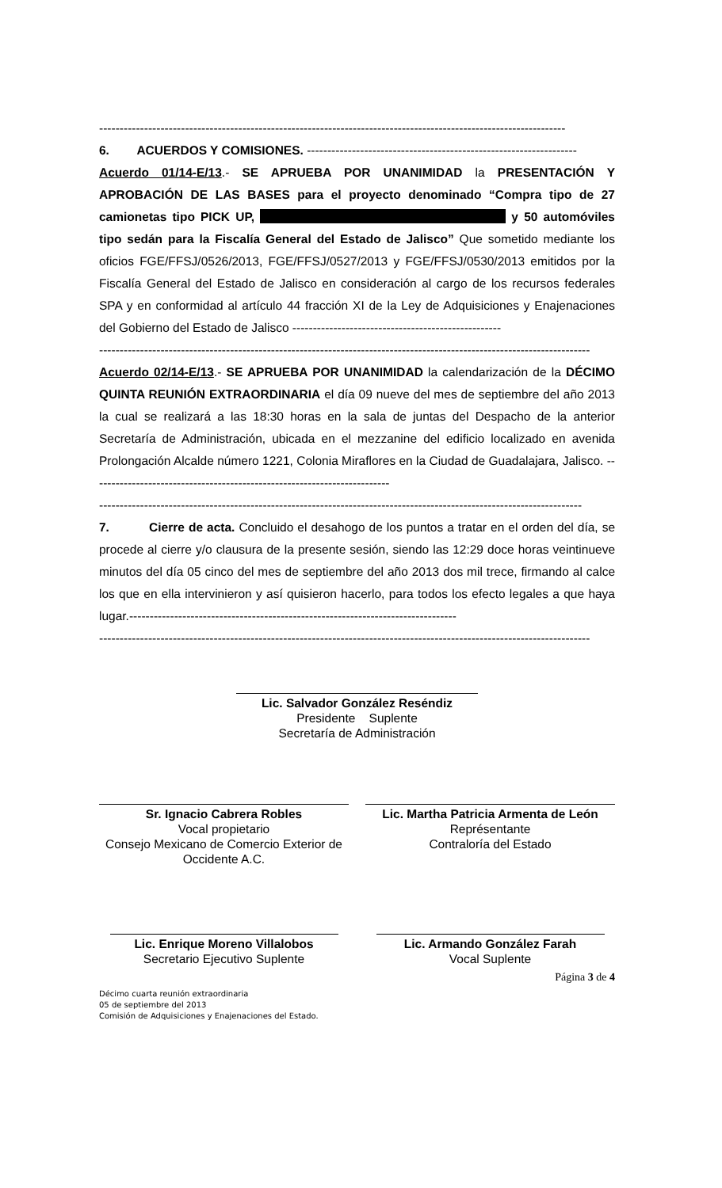------------------------------------------------------------------------------------------------------------------
6. ACUERDOS Y COMISIONES. ------------------------------------------------------------------
Acuerdo 01/14-E/13.- SE APRUEBA POR UNANIMIDAD la PRESENTACIÓN Y APROBACIÓN DE LAS BASES para el proyecto denominado “Compra tipo de 27 camionetas tipo PICK UP, y 50 automóviles tipo sedán para la Fiscalía General del Estado de Jalisco” Que sometido mediante los oficios FGE/FFSJ/0526/2013, FGE/FFSJ/0527/2013 y FGE/FFSJ/0530/2013 emitidos por la Fiscalía General del Estado de Jalisco en consideración al cargo de los recursos federales SPA y en conformidad al artículo 44 fracción XI de la Ley de Adquisiciones y Enajenaciones del Gobierno del Estado de Jalisco ---------------------------------------------------
------------------------------------------------------------------------------------------------------------------------
Acuerdo 02/14-E/13.- SE APRUEBA POR UNANIMIDAD la calendarización de la DÉCIMO QUINTA REUNIÓN EXTRAORDINARIA el día 09 nueve del mes de septiembre del año 2013 la cual se realizará a las 18:30 horas en la sala de juntas del Despacho de la anterior Secretaría de Administración, ubicada en el mezzanine del edificio localizado en avenida Prolongación Alcalde número 1221, Colonia Miraflores en la Ciudad de Guadalajara, Jalisco. -------------------------------------------------------------------------
----------------------------------------------------------------------------------------------------------------------
7. Cierre de acta. Concluido el desahogo de los puntos a tratar en el orden del día, se procede al cierre y/o clausura de la presente sesión, siendo las 12:29 doce horas veintinueve minutos del día 05 cinco del mes de septiembre del año 2013 dos mil trece, firmando al calce los que en ella intervinieron y así quisieron hacerlo, para todos los efecto legales a que haya lugar.--------------------------------------------------------------------------------
------------------------------------------------------------------------------------------------------------------------
Lic. Salvador González Reséndiz
Presidente Suplente
Secretaría de Administración
Sr. Ignacio Cabrera Robles
Vocal propietario
Consejo Mexicano de Comercio Exterior de Occidente A.C.
Lic. Martha Patricia Armenta de León
Représentante
Contraloría del Estado
Lic. Enrique Moreno Villalobos
Secretario Ejecutivo Suplente
Lic. Armando González Farah
Vocal Suplente
Página 3 de 4
Décimo cuarta reunión extraordinaria
05 de septiembre del 2013
Comisión de Adquisiciones y Enajenaciones del Estado.